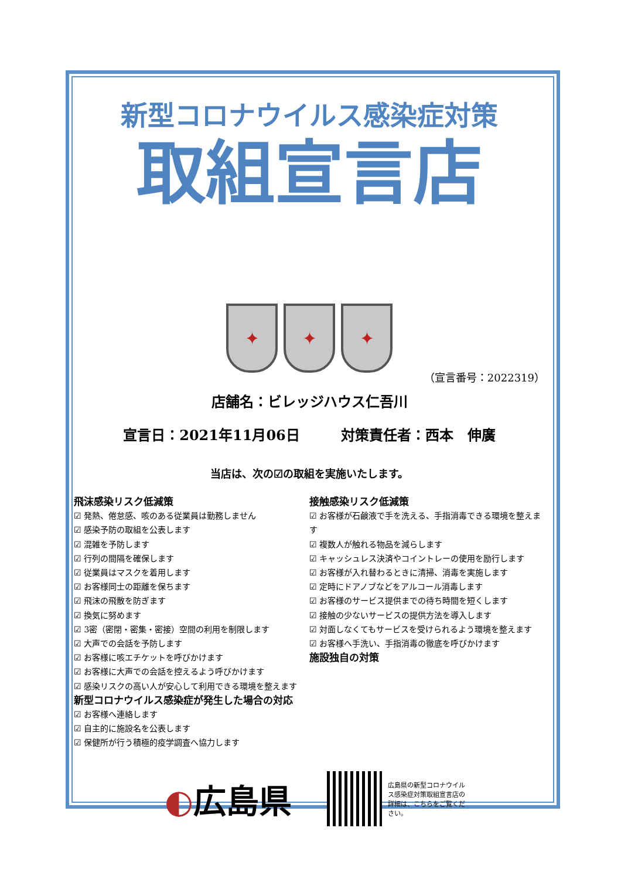新型コロナウイルス感染症対策
取組宣言店
✦
✦
✦
（宣言番号：2022319）
店舗名：ビレッジハウス仁吾川
宣言日：2021年11月06日 対策責任者：西本　伸廣
当店は、次の☑の取組を実施いたします。
飛沫感染リスク低減策
☑ 発熱、倦怠感、咳のある従業員は勤務しません
☑ 感染予防の取組を公表します
☑ 混雑を予防します
☑ 行列の間隔を確保します
☑ 従業員はマスクを着用します
☑ お客様同士の距離を保ちます
☑ 飛沫の飛散を防ぎます
☑ 換気に努めます
☑ 3密（密閉・密集・密接）空間の利用を制限します
☑ 大声での会話を予防します
☑ お客様に咳エチケットを呼びかけます
☑ お客様に大声での会話を控えるよう呼びかけます
☑ 感染リスクの高い人が安心して利用できる環境を整えます
新型コロナウイルス感染症が発生した場合の対応
☑ お客様へ連絡します
☑ 自主的に施設名を公表します
☑ 保健所が行う積極的疫学調査へ協力します
接触感染リスク低減策
☑ お客様が石鹸液で手を洗える、手指消毒できる環境を整えます
☑ 複数人が触れる物品を減らします
☑ キャッシュレス決済やコイントレーの使用を励行します
☑ お客様が入れ替わるときに清掃、消毒を実施します
☑ 定時にドアノブなどをアルコール消毒します
☑ お客様のサービス提供までの待ち時間を短くします
☑ 接触の少ないサービスの提供方法を導入します
☑ 対面しなくてもサービスを受けられるよう環境を整えます
☑ お客様へ手洗い、手指消毒の徹底を呼びかけます
施設独自の対策
◐広島県
広島県の新型コロナウイルス感染症対策取組宣言店の詳細は、こちらをご覧ください。